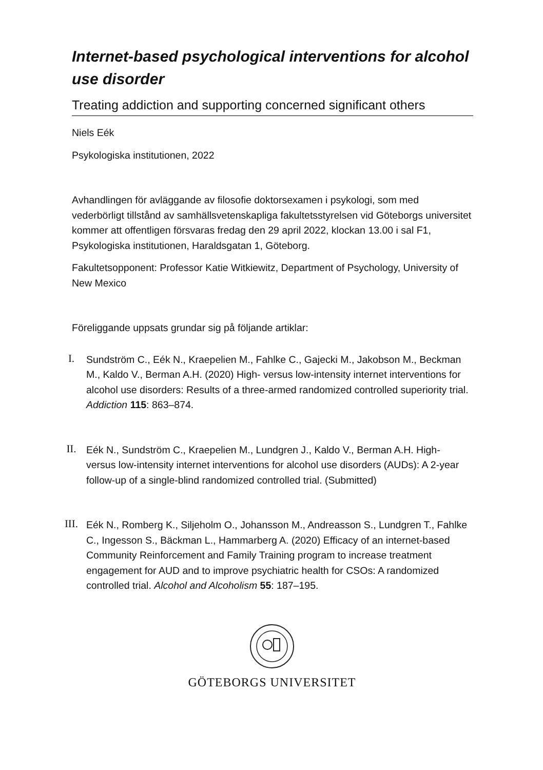Internet-based psychological interventions for alcohol use disorder
Treating addiction and supporting concerned significant others
Niels Eék
Psykologiska institutionen, 2022
Avhandlingen för avläggande av filosofie doktorsexamen i psykologi, som med vederbörligt tillstånd av samhällsvetenskapliga fakultetsstyrelsen vid Göteborgs universitet kommer att offentligen försvaras fredag den 29 april 2022, klockan 13.00 i sal F1, Psykologiska institutionen, Haraldsgatan 1, Göteborg.
Fakultetsopponent: Professor Katie Witkiewitz, Department of Psychology, University of New Mexico
Föreliggande uppsats grundar sig på följande artiklar:
I.
Sundström C., Eék N., Kraepelien M., Fahlke C., Gajecki M., Jakobson M., Beckman M., Kaldo V., Berman A.H. (2020) High- versus low-intensity internet interventions for alcohol use disorders: Results of a three-armed randomized controlled superiority trial. Addiction 115: 863–874.
II.
Eék N., Sundström C., Kraepelien M., Lundgren J., Kaldo V., Berman A.H. High- versus low-intensity internet interventions for alcohol use disorders (AUDs): A 2-year follow-up of a single-blind randomized controlled trial. (Submitted)
III.
Eék N., Romberg K., Siljeholm O., Johansson M., Andreasson S., Lundgren T., Fahlke C., Ingesson S., Bäckman L., Hammarberg A. (2020) Efficacy of an internet-based Community Reinforcement and Family Training program to increase treatment engagement for AUD and to improve psychiatric health for CSOs: A randomized controlled trial. Alcohol and Alcoholism 55: 187–195.
GÖTEBORGS UNIVERSITET